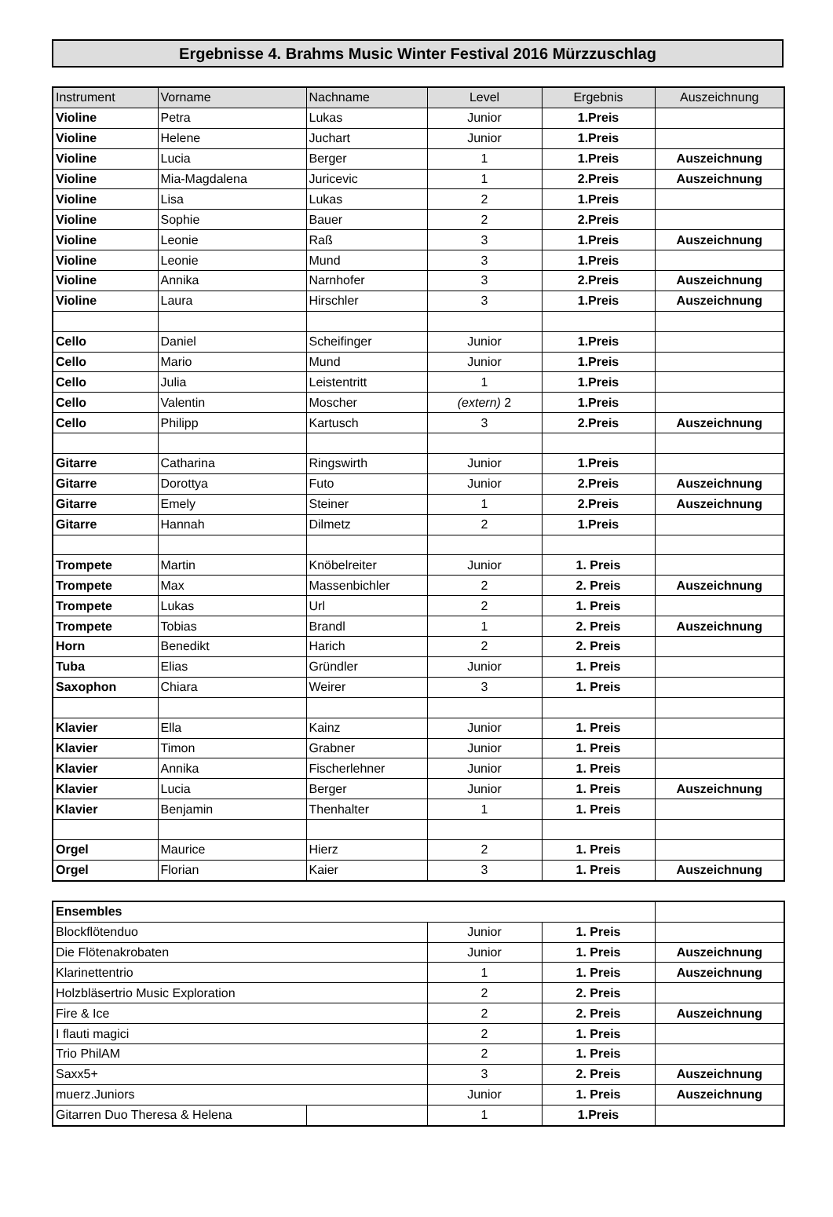Ergebnisse 4. Brahms Music Winter Festival 2016 Mürzzuschlag
| Instrument | Vorname | Nachname | Level | Ergebnis | Auszeichnung |
| --- | --- | --- | --- | --- | --- |
| Violine | Petra | Lukas | Junior | 1.Preis | |
| Violine | Helene | Juchart | Junior | 1.Preis | |
| Violine | Lucia | Berger | 1 | 1.Preis | Auszeichnung |
| Violine | Mia-Magdalena | Juricevic | 1 | 2.Preis | Auszeichnung |
| Violine | Lisa | Lukas | 2 | 1.Preis | |
| Violine | Sophie | Bauer | 2 | 2.Preis | |
| Violine | Leonie | Raß | 3 | 1.Preis | Auszeichnung |
| Violine | Leonie | Mund | 3 | 1.Preis | |
| Violine | Annika | Narnhofer | 3 | 2.Preis | Auszeichnung |
| Violine | Laura | Hirschler | 3 | 1.Preis | Auszeichnung |
| Cello | Daniel | Scheifinger | Junior | 1.Preis | |
| Cello | Mario | Mund | Junior | 1.Preis | |
| Cello | Julia | Leistentritt | 1 | 1.Preis | |
| Cello | Valentin | Moscher | (extern) 2 | 1.Preis | |
| Cello | Philipp | Kartusch | 3 | 2.Preis | Auszeichnung |
| Gitarre | Catharina | Ringswirth | Junior | 1.Preis | |
| Gitarre | Dorottya | Futo | Junior | 2.Preis | Auszeichnung |
| Gitarre | Emely | Steiner | 1 | 2.Preis | Auszeichnung |
| Gitarre | Hannah | Dilmetz | 2 | 1.Preis | |
| Trompete | Martin | Knöbelreiter | Junior | 1. Preis | |
| Trompete | Max | Massenbichler | 2 | 2. Preis | Auszeichnung |
| Trompete | Lukas | Url | 2 | 1. Preis | |
| Trompete | Tobias | Brandl | 1 | 2. Preis | Auszeichnung |
| Horn | Benedikt | Harich | 2 | 2. Preis | |
| Tuba | Elias | Gründler | Junior | 1. Preis | |
| Saxophon | Chiara | Weirer | 3 | 1. Preis | |
| Klavier | Ella | Kainz | Junior | 1. Preis | |
| Klavier | Timon | Grabner | Junior | 1. Preis | |
| Klavier | Annika | Fischerlehner | Junior | 1. Preis | |
| Klavier | Lucia | Berger | Junior | 1. Preis | Auszeichnung |
| Klavier | Benjamin | Thenhalter | 1 | 1. Preis | |
| Orgel | Maurice | Hierz | 2 | 1. Preis | |
| Orgel | Florian | Kaier | 3 | 1. Preis | Auszeichnung |
| Ensembles | | | | |
| Blockflötenduo | | Junior | 1. Preis | |
| Die Flötenakrobaten | | Junior | 1. Preis | Auszeichnung |
| Klarinettentrio | | 1 | 1. Preis | Auszeichnung |
| Holzbläsertrio Music Exploration | | 2 | 2. Preis | |
| Fire & Ice | | 2 | 2. Preis | Auszeichnung |
| I flauti magici | | 2 | 1. Preis | |
| Trio PhilAM | | 2 | 1. Preis | |
| Saxx5+ | | 3 | 2. Preis | Auszeichnung |
| muerz.Juniors | | Junior | 1. Preis | Auszeichnung |
| Gitarren Duo Theresa & Helena | | 1 | 1.Preis | |